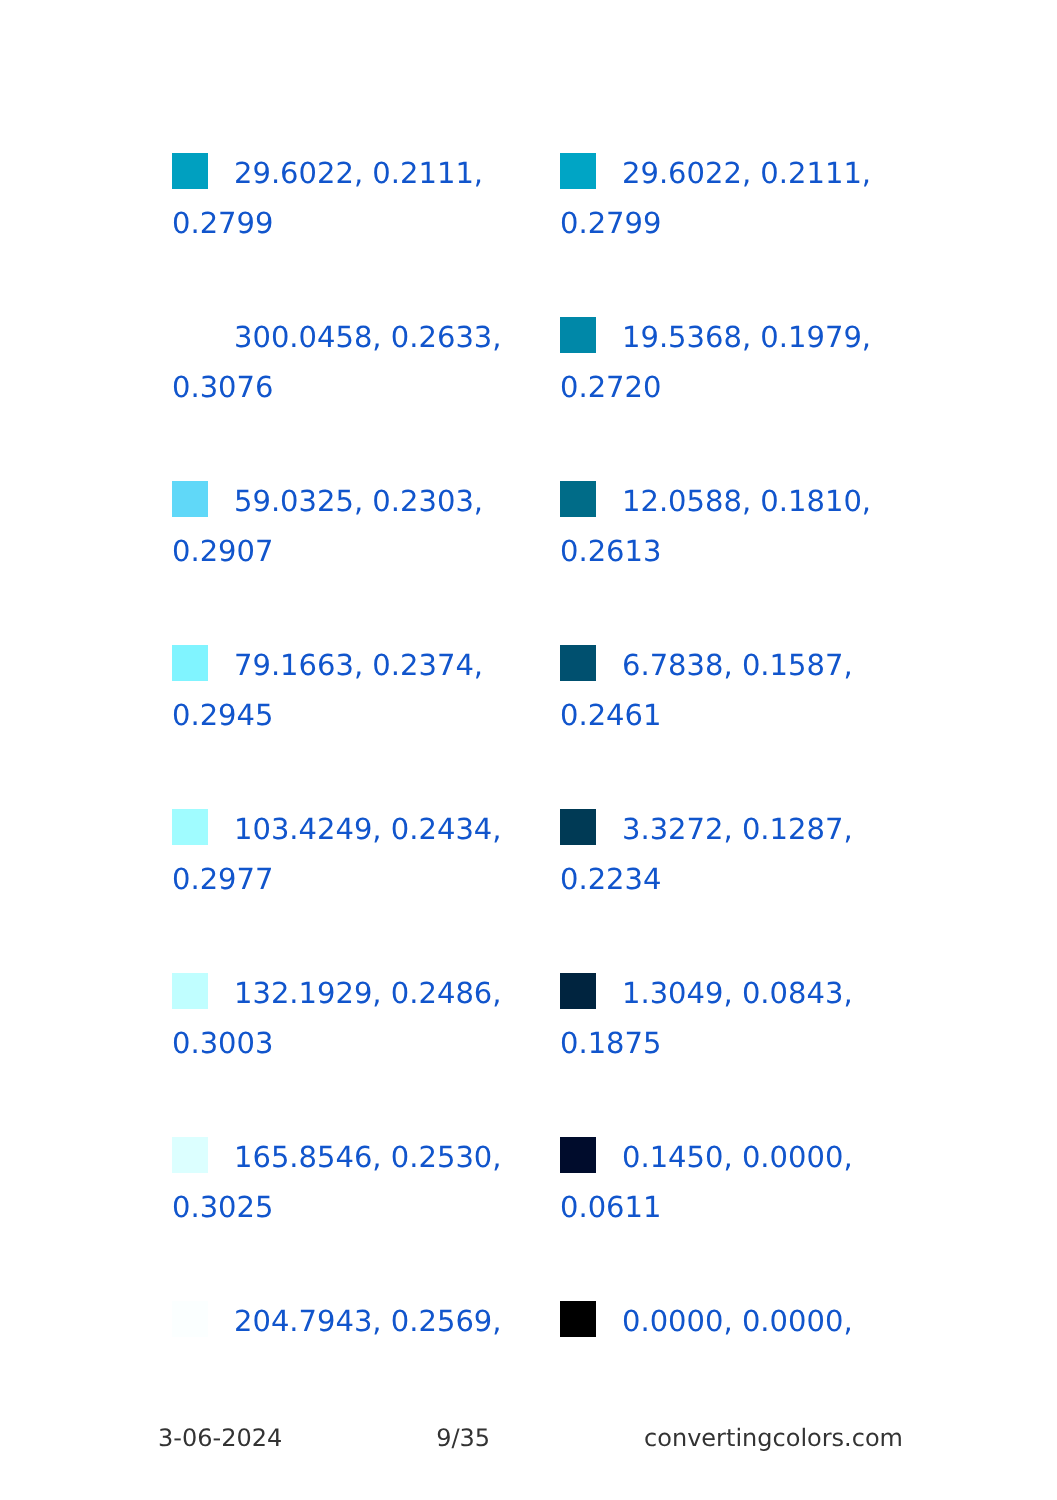29.6022, 0.2111, 0.2799
29.6022, 0.2111, 0.2799
300.0458, 0.2633, 0.3076
19.5368, 0.1979, 0.2720
59.0325, 0.2303, 0.2907
12.0588, 0.1810, 0.2613
79.1663, 0.2374, 0.2945
6.7838, 0.1587, 0.2461
103.4249, 0.2434, 0.2977
3.3272, 0.1287, 0.2234
132.1929, 0.2486, 0.3003
1.3049, 0.0843, 0.1875
165.8546, 0.2530, 0.3025
0.1450, 0.0000, 0.0611
204.7943, 0.2569,
0.0000, 0.0000,
3-06-2024 9/35 convertingcolors.com